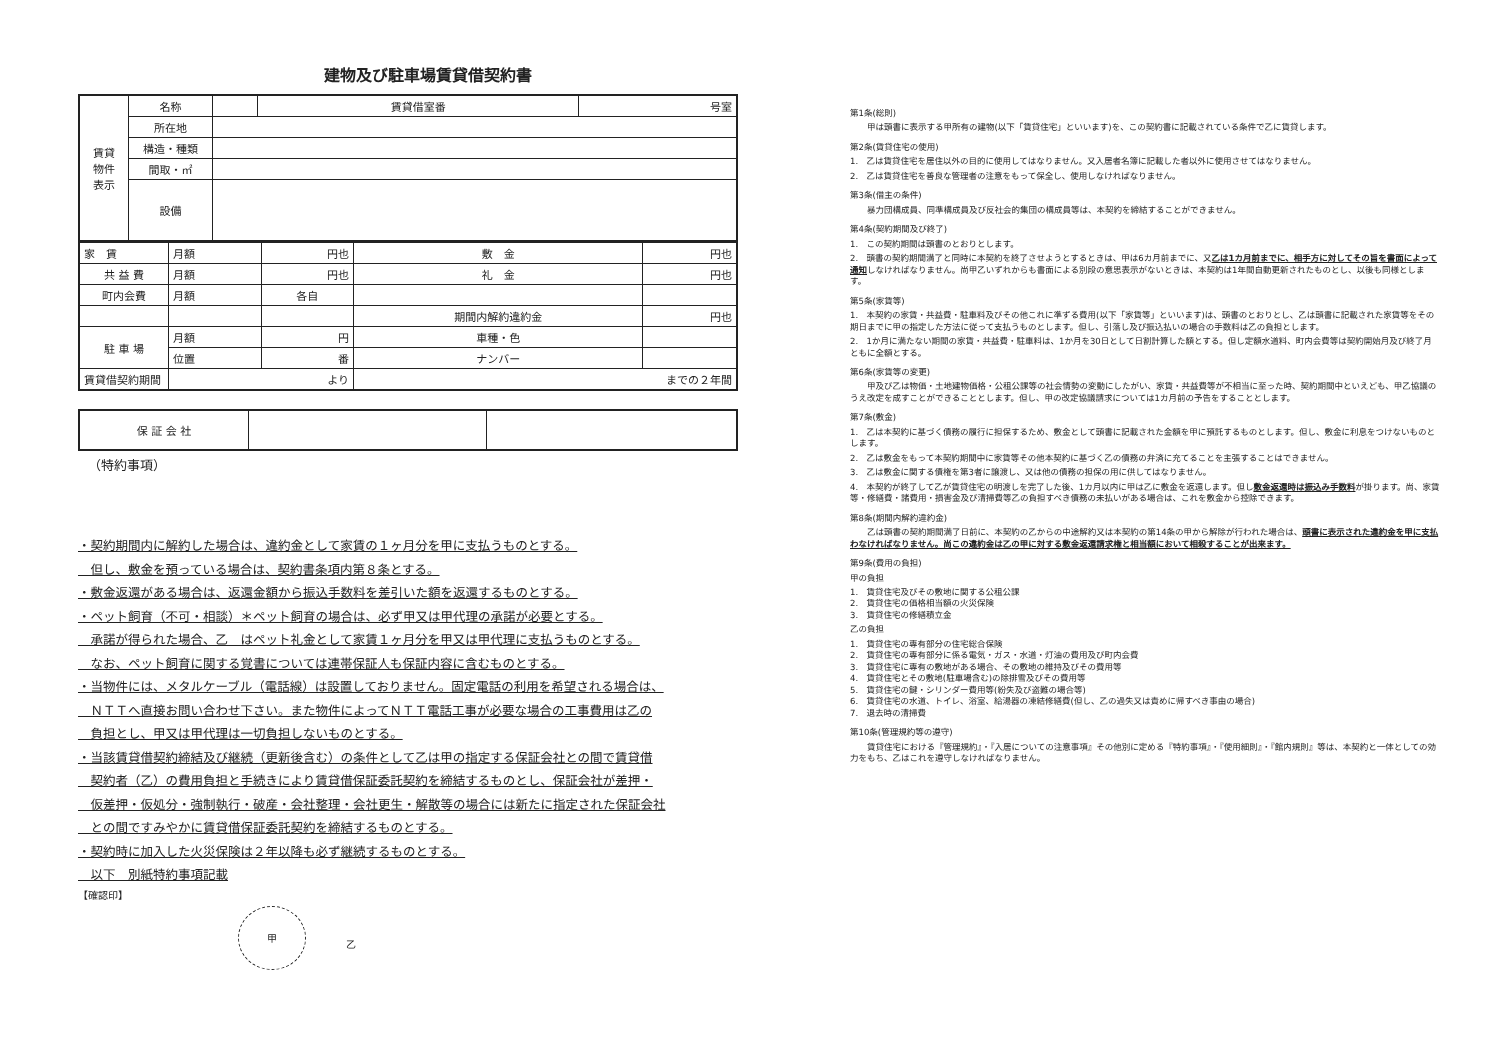建物及び駐車場賃貸借契約書
| 賃貸 物件 表示 | 名称 | | 賃貸借室番 | 号室 |
| | 所在地 | | | |
| | 構造・種類 | | | |
| | 間取・㎡ | | | |
| | 設備 | | | |
| 家 賃 | 月額 | 円也 | 敷 金 | 円也 |
| 共 益 費 | 月額 | 円也 | 礼 金 | 円也 |
| 町内会費 | 月額 | 各自 | | |
| | | | 期間内解約違約金 | 円也 |
| 駐 車 場 | 月額 | 円 | 車種・色 | |
| | 位置 | 番 | ナンバー | |
| 賃貸借契約期間 | より | | までの２年間 | |
| 保 証 会 社 | | |
（特約事項）
・契約期間内に解約した場合は、違約金として家賃の１ヶ月分を甲に支払うものとする。
　但し、敷金を預っている場合は、契約書条項内第８条とする。
・敷金返還がある場合は、返還金額から振込手数料を差引いた額を返還するものとする。
・ペット飼育（不可・相談）＊ペット飼育の場合は、必ず甲又は甲代理の承諾が必要とする。
　承諾が得られた場合、乙　はペット礼金として家賃１ヶ月分を甲又は甲代理に支払うものとする。
　なお、ペット飼育に関する覚書については連帯保証人も保証内容に含むものとする。
・当物件には、メタルケーブル（電話線）は設置しておりません。固定電話の利用を希望される場合は、
　ＮＴＴへ直接お問い合わせ下さい。また物件によってＮＴＴ電話工事が必要な場合の工事費用は乙の
　負担とし、甲又は甲代理は一切負担しないものとする。
・当該賃貸借契約締結及び継続（更新後含む）の条件として乙は甲の指定する保証会社との間で賃貸借
　契約者（乙）の費用負担と手続きにより賃貸借保証委託契約を締結するものとし、保証会社が差押・
　仮差押・仮処分・強制執行・破産・会社整理・会社更生・解散等の場合には新たに指定された保証会社
　との間ですみやかに賃貸借保証委託契約を締結するものとする。
・契約時に加入した火災保険は２年以降も必ず継続するものとする。
　以下　別紙特約事項記載
【確認印】
甲
乙
第1条(総則)
　　甲は頭書に表示する甲所有の建物(以下「賃貸住宅」といいます)を、この契約書に記載されている条件で乙に賃貸します。
第2条(賃貸住宅の使用)
1.　乙は賃貸住宅を居住以外の目的に使用してはなりません。又入居者名簿に記載した者以外に使用させてはなりません。
2.　乙は賃貸住宅を善良な管理者の注意をもって保全し、使用しなければなりません。
第3条(借主の条件)
　　暴力団構成員、同準構成員及び反社会的集団の構成員等は、本契約を締結することができません。
第4条(契約期間及び終了)
1.　この契約期間は頭書のとおりとします。
2.　頭書の契約期間満了と同時に本契約を終了させようとするときは、甲は6カ月前までに、又乙は1カ月前までに、相手方に対してその旨を書面によって通知しなければなりません。尚甲乙いずれからも書面による別段の意思表示がないときは、本契約は1年間自動更新されたものとし、以後も同様とします。
第5条(家賃等)
1.　本契約の家賃・共益費・駐車料及びその他これに準ずる費用(以下「家賃等」といいます)は、頭書のとおりとし、乙は頭書に記載された家賃等をその期日までに甲の指定した方法に従って支払うものとします。但し、引落し及び振込払いの場合の手数料は乙の負担とします。
2.　1か月に満たない期間の家賃・共益費・駐車料は、1か月を30日として日割計算した額とする。但し定額水道料、町内会費等は契約開始月及び終了月ともに全額とする。
第6条(家賃等の変更)
　　甲及び乙は物価・土地建物価格・公租公課等の社会情勢の変動にしたがい、家賃・共益費等が不相当に至った時、契約期間中といえども、甲乙協議のうえ改定を成すことができることとします。但し、甲の改定協議請求については1カ月前の予告をすることとします。
第7条(敷金)
1.　乙は本契約に基づく債務の履行に担保するため、敷金として頭書に記載された金額を甲に預託するものとします。但し、敷金に利息をつけないものとします。
2.　乙は敷金をもって本契約期間中に家賃等その他本契約に基づく乙の債務の弁済に充てることを主張することはできません。
3.　乙は敷金に関する債権を第3者に譲渡し、又は他の債務の担保の用に供してはなりません。
4.　本契約が終了して乙が賃貸住宅の明渡しを完了した後、1カ月以内に甲は乙に敷金を返還します。但し敷金返還時は振込み手数料が掛ります。尚、家賃等・修繕費・諸費用・損害金及び清掃費等乙の負担すべき債務の未払いがある場合は、これを敷金から控除できます。
第8条(期間内解約違約金)
　　乙は頭書の契約期間満了日前に、本契約の乙からの中途解約又は本契約の第14条の甲から解除が行われた場合は、頭書に表示された違約金を甲に支払わなければなりません。尚この違約金は乙の甲に対する敷金返還請求権と相当額において相殺することが出来ます。
第9条(費用の負担)
甲の負担
1.　賃貸住宅及びその敷地に関する公租公課
2.　賃貸住宅の価格相当額の火災保険
3.　賃貸住宅の修繕積立金
乙の負担
1.　賃貸住宅の専有部分の住宅総合保険
2.　賃貸住宅の専有部分に係る電気・ガス・水道・灯油の費用及び町内会費
3.　賃貸住宅に専有の敷地がある場合、その敷地の維持及びその費用等
4.　賃貸住宅とその敷地(駐車場含む)の除排雪及びその費用等
5.　賃貸住宅の鍵・シリンダー費用等(紛失及び盗難の場合等)
6.　賃貸住宅の水道、トイレ、浴室、給湯器の凍結修繕費(但し、乙の過失又は責めに帰すべき事由の場合)
7.　退去時の清掃費
第10条(管理規約等の遵守)
　　賃貸住宅における『管理規約』・『入居についての注意事項』その他別に定める『特約事項』・『使用細則』・『館内規則』等は、本契約と一体としての効力をもち、乙はこれを遵守しなければなりません。